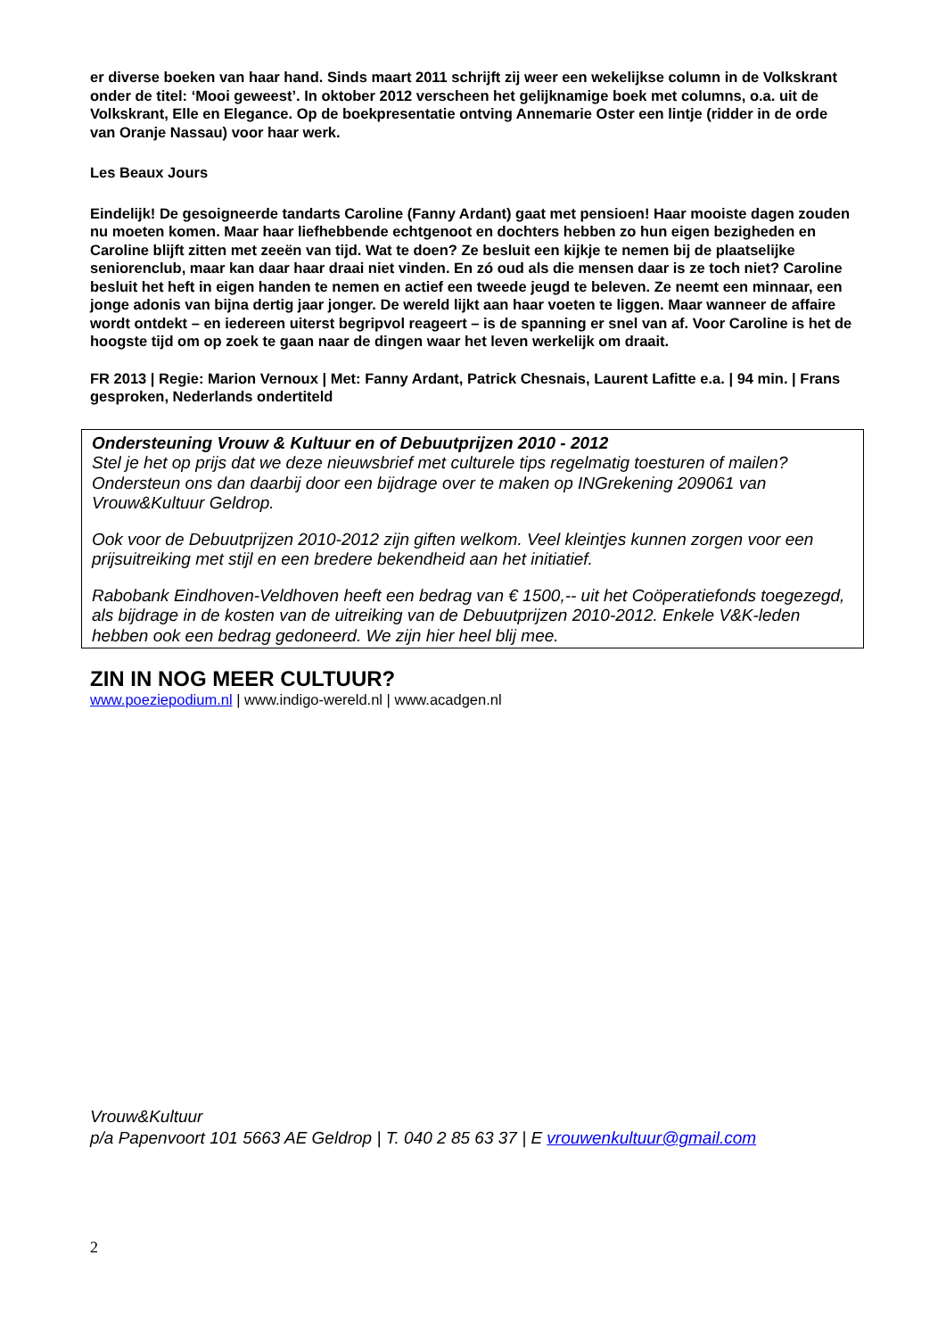er diverse boeken van haar hand. Sinds maart 2011 schrijft zij weer een wekelijkse column in de Volkskrant onder de titel: ‘Mooi geweest’. In oktober 2012 verscheen het gelijknamige boek met columns, o.a. uit de Volkskrant, Elle en Elegance. Op de boekpresentatie ontving Annemarie Oster een lintje (ridder in de orde van Oranje Nassau) voor haar werk.
Les Beaux Jours
Eindelijk! De gesoigneerde tandarts Caroline (Fanny Ardant) gaat met pensioen! Haar mooiste dagen zouden nu moeten komen. Maar haar liefhebbende echtgenoot en dochters hebben zo hun eigen bezigheden en Caroline blijft zitten met zeeën van tijd. Wat te doen? Ze besluit een kijkje te nemen bij de plaatselijke seniorenclub, maar kan daar haar draai niet vinden. En zó oud als die mensen daar is ze toch niet? Caroline besluit het heft in eigen handen te nemen en actief een tweede jeugd te beleven. Ze neemt een minnaar, een jonge adonis van bijna dertig jaar jonger. De wereld lijkt aan haar voeten te liggen. Maar wanneer de affaire wordt ontdekt – en iedereen uiterst begripvol reageert – is de spanning er snel van af. Voor Caroline is het de hoogste tijd om op zoek te gaan naar de dingen waar het leven werkelijk om draait.
FR 2013 | Regie: Marion Vernoux | Met: Fanny Ardant, Patrick Chesnais, Laurent Lafitte e.a. | 94 min. | Frans gesproken, Nederlands ondertiteld
Ondersteuning Vrouw & Kultuur en of Debuutprijzen 2010 - 2012
Stel je het op prijs dat we deze nieuwsbrief met culturele tips regelmatig toesturen of mailen? Ondersteun ons dan daarbij door een bijdrage over te maken op INGrekening 209061 van Vrouw&Kultuur Geldrop.
Ook voor de Debuutprijzen 2010-2012 zijn giften welkom. Veel kleintjes kunnen zorgen voor een prijsuitreiking met stijl en een bredere bekendheid aan het initiatief.
Rabobank Eindhoven-Veldhoven heeft een bedrag van € 1500,-- uit het Coöperatiefonds toegezegd, als bijdrage in de kosten van de uitreiking van de Debuutprijzen 2010-2012. Enkele V&K-leden hebben ook een bedrag gedoneerd. We zijn hier heel blij mee.
ZIN IN NOG MEER CULTUUR?
www.poeziepodium.nl | www.indigo-wereld.nl | www.acadgen.nl
Vrouw&Kultuur
p/a Papenvoort 101 5663 AE Geldrop | T. 040 2 85 63 37 | E vrouwenkultuur@gmail.com
2